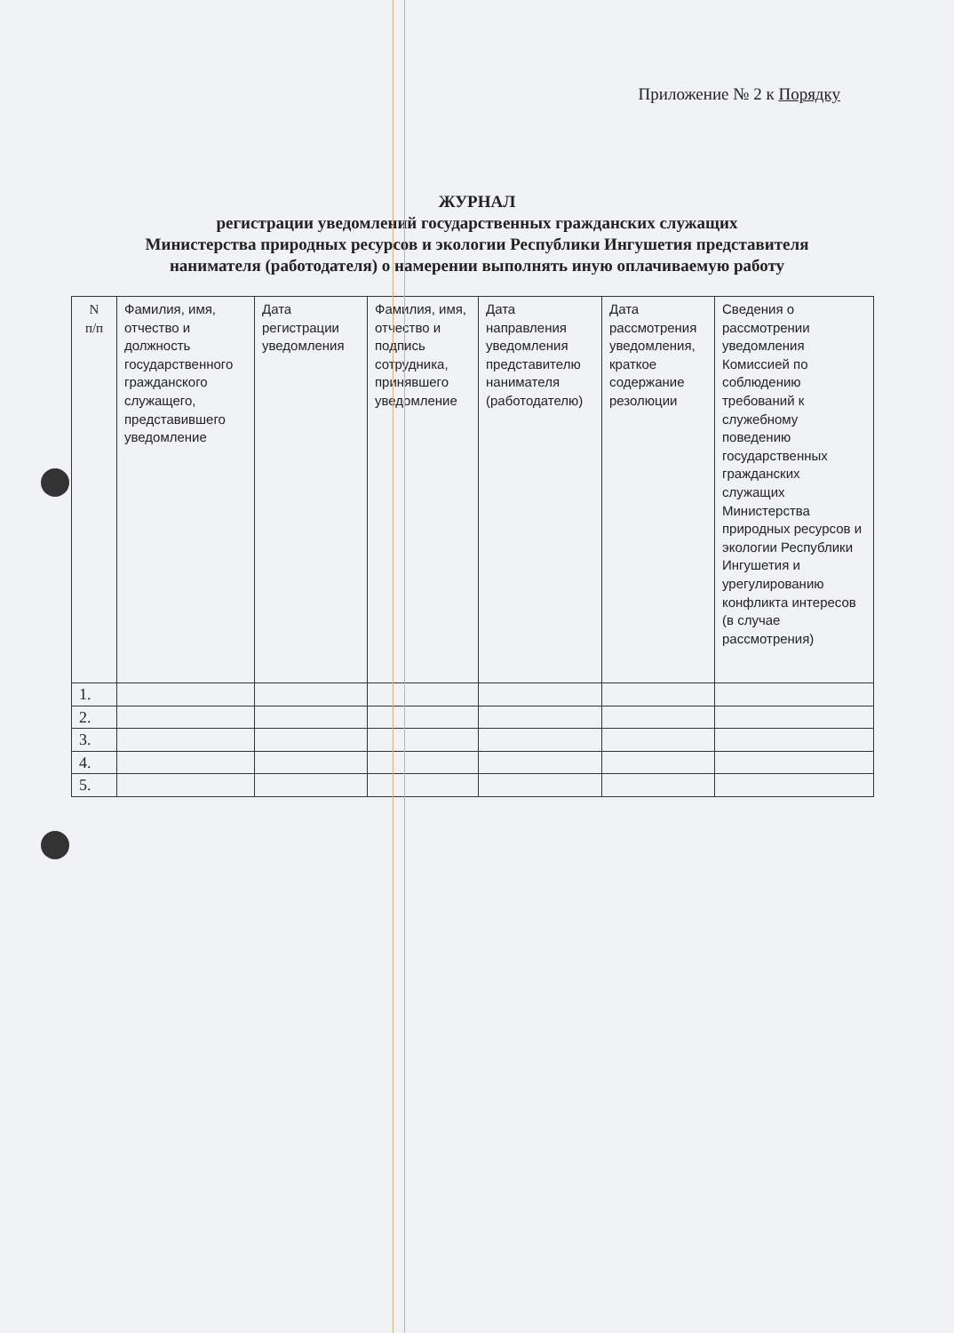Приложение № 2 к Порядку
ЖУРНАЛ
регистрации уведомлений государственных гражданских служащих
Министерства природных ресурсов и экологии Республики Ингушетия представителя
нанимателя (работодателя) о намерении выполнять иную оплачиваемую работу
| N п/п | Фамилия, имя, отчество и должность государственного гражданского служащего, представившего уведомление | Дата регистрации уведомления | Фамилия, имя, отчество и подпись сотрудника, принявшего уведомление | Дата направления уведомления представителю нанимателя (работодателю) | Дата рассмотрения уведомления, краткое содержание резолюции | Сведения о рассмотрении уведомления Комиссией по соблюдению требований к служебному поведению государственных гражданских служащих Министерства природных ресурсов и экологии Республики Ингушетия и урегулированию конфликта интересов (в случае рассмотрения) |
| --- | --- | --- | --- | --- | --- | --- |
| 1. | | | | | | |
| 2. | | | | | | |
| 3. | | | | | | |
| 4. | | | | | | |
| 5. | | | | | | |